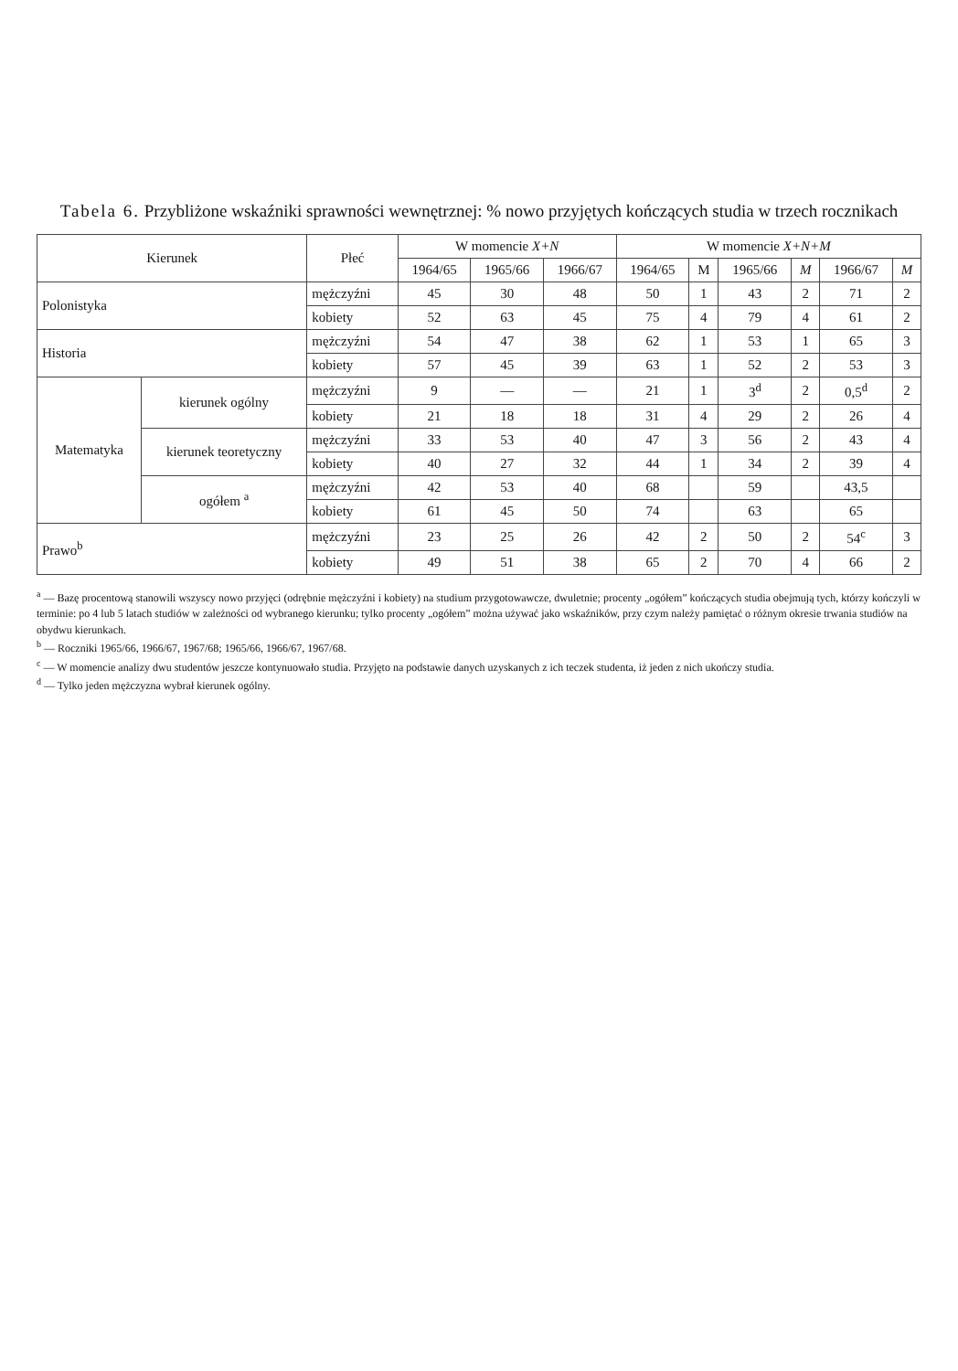Tabela 6. Przybliżone wskaźniki sprawności wewnętrznej: % nowo przyjętych kończących studia w trzech rocznikach
| Kierunek | | Płeć | W momencie X+N | | | W momencie X+N+M | | | | | |
| --- | --- | --- | --- | --- | --- | --- | --- | --- | --- | --- | --- |
| | | | 1964/65 | 1965/66 | 1966/67 | 1964/65 | M | 1965/66 | M | 1966/67 | M |
| Polonistyka | | mężczyźni | 45 | 30 | 48 | 50 | 1 | 43 | 2 | 71 | 2 |
| | | kobiety | 52 | 63 | 45 | 75 | 4 | 79 | 4 | 61 | 2 |
| Historia | | mężczyźni | 54 | 47 | 38 | 62 | 1 | 53 | 1 | 65 | 3 |
| | | kobiety | 57 | 45 | 39 | 63 | 1 | 52 | 2 | 53 | 3 |
| Matematyka | kierunek ogólny | mężczyźni | 9 | — | — | 21 | 1 | 3<sup>d</sup> | 2 | 0,5<sup>d</sup> | 2 |
| | | kobiety | 21 | 18 | 18 | 31 | 4 | 29 | 2 | 26 | 4 |
| | kierunek teoretyczny | mężczyźni | 33 | 53 | 40 | 47 | 3 | 56 | 2 | 43 | 4 |
| | | kobiety | 40 | 27 | 32 | 44 | 1 | 34 | 2 | 39 | 4 |
| | ogółem <sup>a</sup> | mężczyźni | 42 | 53 | 40 | 68 | | 59 | | 43,5 | |
| | | kobiety | 61 | 45 | 50 | 74 | | 63 | | 65 | |
| Prawo<sup>b</sup> | | mężczyźni | 23 | 25 | 26 | 42 | 2 | 50 | 2 | 54<sup>c</sup> | 3 |
| | | kobiety | 49 | 51 | 38 | 65 | 2 | 70 | 4 | 66 | 2 |
<sup>a</sup> — Bazę procentową stanowili wszyscy nowo przyjęci (odrębnie mężczyźni i kobiety) na studium przygotowawcze, dwuletnie; procenty „ogółem” kończących studia obejmują tych, którzy kończyli w terminie: po 4 lub 5 latach studiów w zależności od wybranego kierunku; tylko procenty „ogółem” można używać jako wskaźników, przy czym należy pamiętać o różnym okresie trwania studiów na obydwu kierunkach.
<sup>b</sup> — Roczniki 1965/66, 1966/67, 1967/68; 1965/66, 1966/67, 1967/68.
<sup>c</sup> — W momencie analizy dwu studentów jeszcze kontynuowało studia. Przyjęto na podstawie danych uzyskanych z ich teczek studenta, iż jeden z nich ukończy studia.
<sup>d</sup> — Tylko jeden mężczyzna wybrał kierunek ogólny.